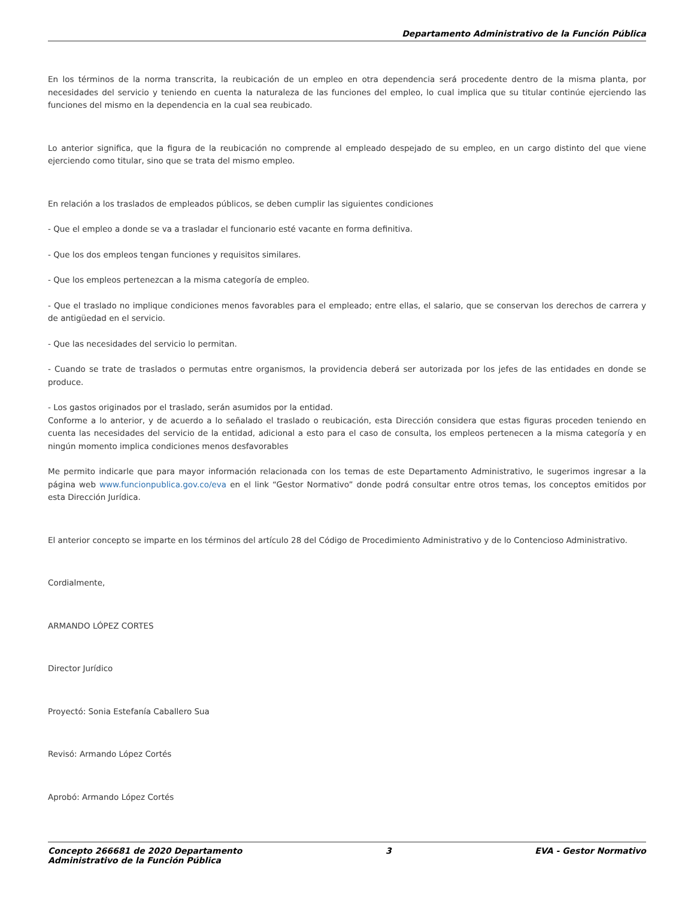Departamento Administrativo de la Función Pública
En los términos de la norma transcrita, la reubicación de un empleo en otra dependencia será procedente dentro de la misma planta, por necesidades del servicio y teniendo en cuenta la naturaleza de las funciones del empleo, lo cual implica que su titular continúe ejerciendo las funciones del mismo en la dependencia en la cual sea reubicado.
Lo anterior significa, que la figura de la reubicación no comprende al empleado despejado de su empleo, en un cargo distinto del que viene ejerciendo como titular, sino que se trata del mismo empleo.
En relación a los traslados de empleados públicos, se deben cumplir las siguientes condiciones
- Que el empleo a donde se va a trasladar el funcionario esté vacante en forma definitiva.
- Que los dos empleos tengan funciones y requisitos similares.
- Que los empleos pertenezcan a la misma categoría de empleo.
- Que el traslado no implique condiciones menos favorables para el empleado; entre ellas, el salario, que se conservan los derechos de carrera y de antigüedad en el servicio.
- Que las necesidades del servicio lo permitan.
- Cuando se trate de traslados o permutas entre organismos, la providencia deberá ser autorizada por los jefes de las entidades en donde se produce.
- Los gastos originados por el traslado, serán asumidos por la entidad.
Conforme a lo anterior, y de acuerdo a lo señalado el traslado o reubicación, esta Dirección considera que estas figuras proceden teniendo en cuenta las necesidades del servicio de la entidad, adicional a esto para el caso de consulta, los empleos pertenecen a la misma categoría y en ningún momento implica condiciones menos desfavorables
Me permito indicarle que para mayor información relacionada con los temas de este Departamento Administrativo, le sugerimos ingresar a la página web www.funcionpublica.gov.co/eva en el link “Gestor Normativo” donde podrá consultar entre otros temas, los conceptos emitidos por esta Dirección Jurídica.
El anterior concepto se imparte en los términos del artículo 28 del Código de Procedimiento Administrativo y de lo Contencioso Administrativo.
Cordialmente,
ARMANDO LÓPEZ CORTES
Director Jurídico
Proyectó: Sonia Estefanía Caballero Sua
Revisó: Armando López Cortés
Aprobó: Armando López Cortés
Concepto 266681 de 2020 Departamento
Administrativo de la Función Pública
3 EVA - Gestor Normativo